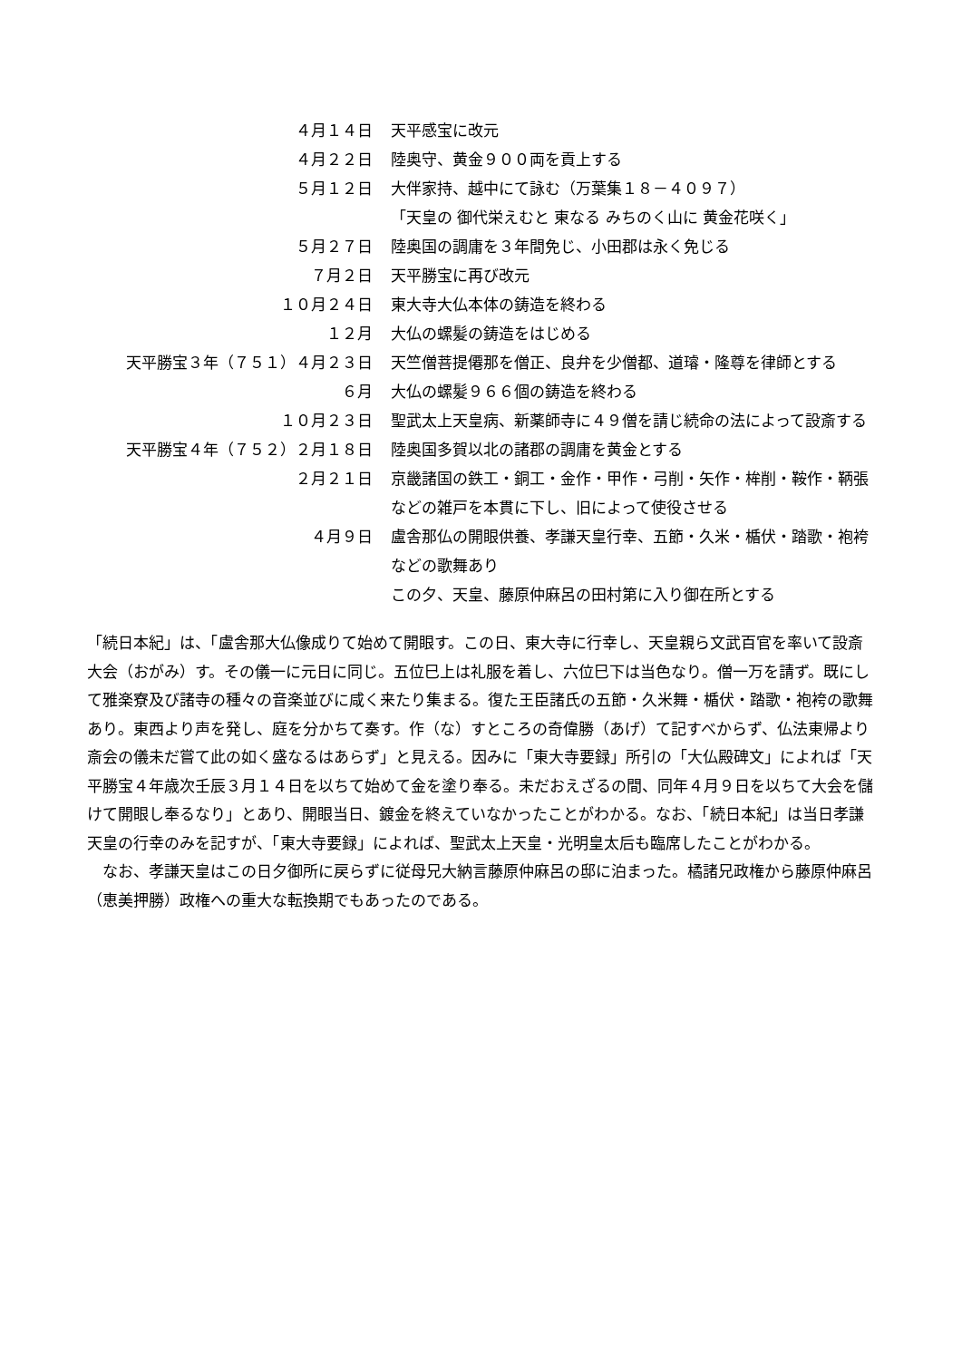| ４月１４日 | 天平感宝に改元 |
| ４月２２日 | 陸奥守、黄金９００両を貢上する |
| ５月１２日 | 大伴家持、越中にて詠む（万葉集１８－４０９７） 「天皇の 御代栄えむと 東なる みちのく山に 黄金花咲く」 |
| ５月２７日 | 陸奥国の調庸を３年間免じ、小田郡は永く免じる |
| ７月２日 | 天平勝宝に再び改元 |
| １０月２４日 | 東大寺大仏本体の鋳造を終わる |
| １２月 | 大仏の螺髪の鋳造をはじめる |
| 天平勝宝３年（７５１）４月２３日 | 天竺僧菩提僊那を僧正、良弁を少僧都、道璿・隆尊を律師とする |
| ６月 | 大仏の螺髪９６６個の鋳造を終わる |
| １０月２３日 | 聖武太上天皇病、新薬師寺に４９僧を請じ続命の法によって設斎する |
| 天平勝宝４年（７５２）２月１８日 | 陸奥国多賀以北の諸郡の調庸を黄金とする |
| ２月２１日 | 京畿諸国の鉄工・銅工・金作・甲作・弓削・矢作・桙削・鞍作・鞆張などの雑戸を本貫に下し、旧によって使役させる |
| ４月９日 | 盧舎那仏の開眼供養、孝謙天皇行幸、五節・久米・楯伏・踏歌・袍袴などの歌舞あり この夕、天皇、藤原仲麻呂の田村第に入り御在所とする |
「続日本紀」は、「盧舎那大仏像成りて始めて開眼す。この日、東大寺に行幸し、天皇親ら文武百官を率いて設斎大会（おがみ）す。その儀一に元日に同じ。五位巳上は礼服を着し、六位巳下は当色なり。僧一万を請ず。既にして雅楽寮及び諸寺の種々の音楽並びに咸く来たり集まる。復た王臣諸氏の五節・久米舞・楯伏・踏歌・袍袴の歌舞あり。東西より声を発し、庭を分かちて奏す。作（な）すところの奇偉勝（あげ）て記すべからず、仏法東帰より斎会の儀未だ嘗て此の如く盛なるはあらず」と見える。因みに「東大寺要録」所引の「大仏殿碑文」によれば「天平勝宝４年歳次壬辰３月１４日を以ちて始めて金を塗り奉る。未だおえざるの間、同年４月９日を以ちて大会を儲けて開眼し奉るなり」とあり、開眼当日、鍍金を終えていなかったことがわかる。なお、「続日本紀」は当日孝謙天皇の行幸のみを記すが、「東大寺要録」によれば、聖武太上天皇・光明皇太后も臨席したことがわかる。
　なお、孝謙天皇はこの日夕御所に戻らずに従母兄大納言藤原仲麻呂の邸に泊まった。橘諸兄政権から藤原仲麻呂（恵美押勝）政権への重大な転換期でもあったのである。